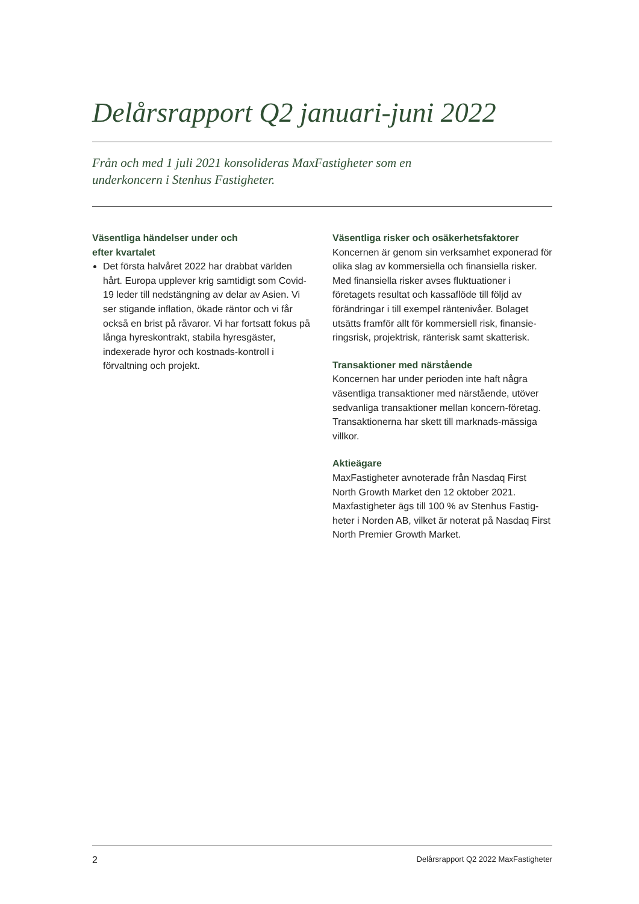Delårsrapport Q2 januari-juni 2022
Från och med 1 juli 2021 konsolideras MaxFastigheter som en underkoncern i Stenhus Fastigheter.
Väsentliga händelser under och
efter kvartalet
Det första halvåret 2022 har drabbat världen hårt. Europa upplever krig samtidigt som Covid-19 leder till nedstängning av delar av Asien. Vi ser stigande inflation, ökade räntor och vi får också en brist på råvaror. Vi har fortsatt fokus på långa hyreskontrakt, stabila hyresgäster, indexerade hyror och kostnads-kontroll i förvaltning och projekt.
Väsentliga risker och osäkerhetsfaktorer
Koncernen är genom sin verksamhet exponerad för olika slag av kommersiella och finansiella risker. Med finansiella risker avses fluktuationer i företagets resultat och kassaflöde till följd av förändringar i till exempel räntenivåer. Bolaget utsätts framför allt för kommersiell risk, finansie-ringsrisk, projektrisk, ränterisk samt skatterisk.
Transaktioner med närstående
Koncernen har under perioden inte haft några väsentliga transaktioner med närstående, utöver sedvanliga transaktioner mellan koncern-företag. Transaktionerna har skett till marknads-mässiga villkor.
Aktieägare
MaxFastigheter avnoterade från Nasdaq First North Growth Market den 12 oktober 2021. Maxfastigheter ägs till 100 % av Stenhus Fastig-heter i Norden AB, vilket är noterat på Nasdaq First North Premier Growth Market.
2 Delårsrapport Q2 2022 MaxFastigheter